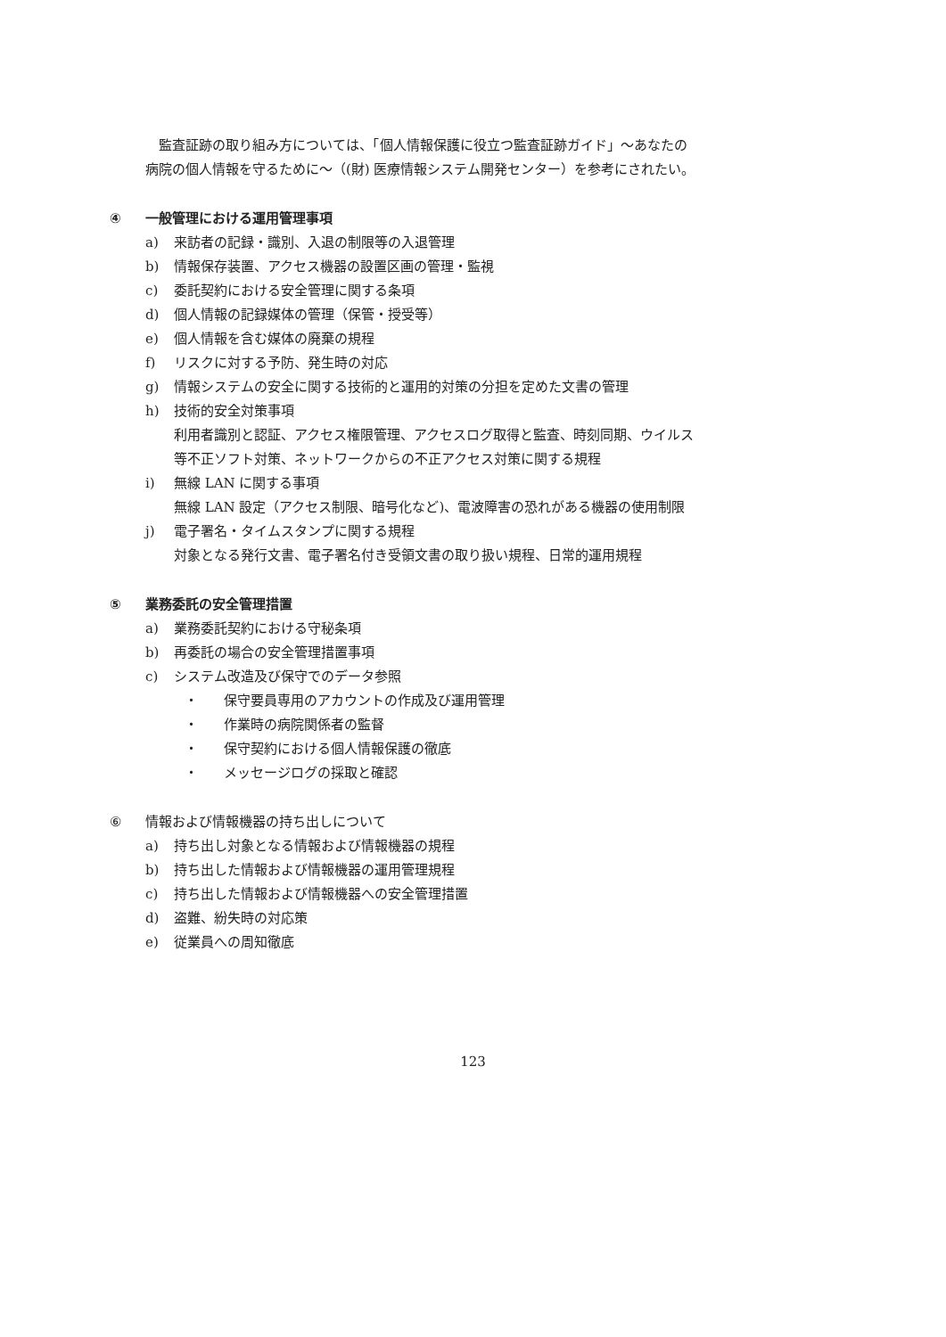監査証跡の取り組み方については、「個人情報保護に役立つ監査証跡ガイド」～あなたの病院の個人情報を守るために～（(財) 医療情報システム開発センター）を参考にされたい。
④ 一般管理における運用管理事項
a) 来訪者の記録・識別、入退の制限等の入退管理
b) 情報保存装置、アクセス機器の設置区画の管理・監視
c) 委託契約における安全管理に関する条項
d) 個人情報の記録媒体の管理（保管・授受等）
e) 個人情報を含む媒体の廃棄の規程
f) リスクに対する予防、発生時の対応
g) 情報システムの安全に関する技術的と運用的対策の分担を定めた文書の管理
h) 技術的安全対策事項
利用者識別と認証、アクセス権限管理、アクセスログ取得と監査、時刻同期、ウイルス等不正ソフト対策、ネットワークからの不正アクセス対策に関する規程
i) 無線 LAN に関する事項
無線 LAN 設定（アクセス制限、暗号化など)、電波障害の恐れがある機器の使用制限
j) 電子署名・タイムスタンプに関する規程
対象となる発行文書、電子署名付き受領文書の取り扱い規程、日常的運用規程
⑤ 業務委託の安全管理措置
a) 業務委託契約における守秘条項
b) 再委託の場合の安全管理措置事項
c) システム改造及び保守でのデータ参照
・ 保守要員専用のアカウントの作成及び運用管理
・ 作業時の病院関係者の監督
・ 保守契約における個人情報保護の徹底
・ メッセージログの採取と確認
⑥ 情報および情報機器の持ち出しについて
a) 持ち出し対象となる情報および情報機器の規程
b) 持ち出した情報および情報機器の運用管理規程
c) 持ち出した情報および情報機器への安全管理措置
d) 盗難、紛失時の対応策
e) 従業員への周知徹底
123